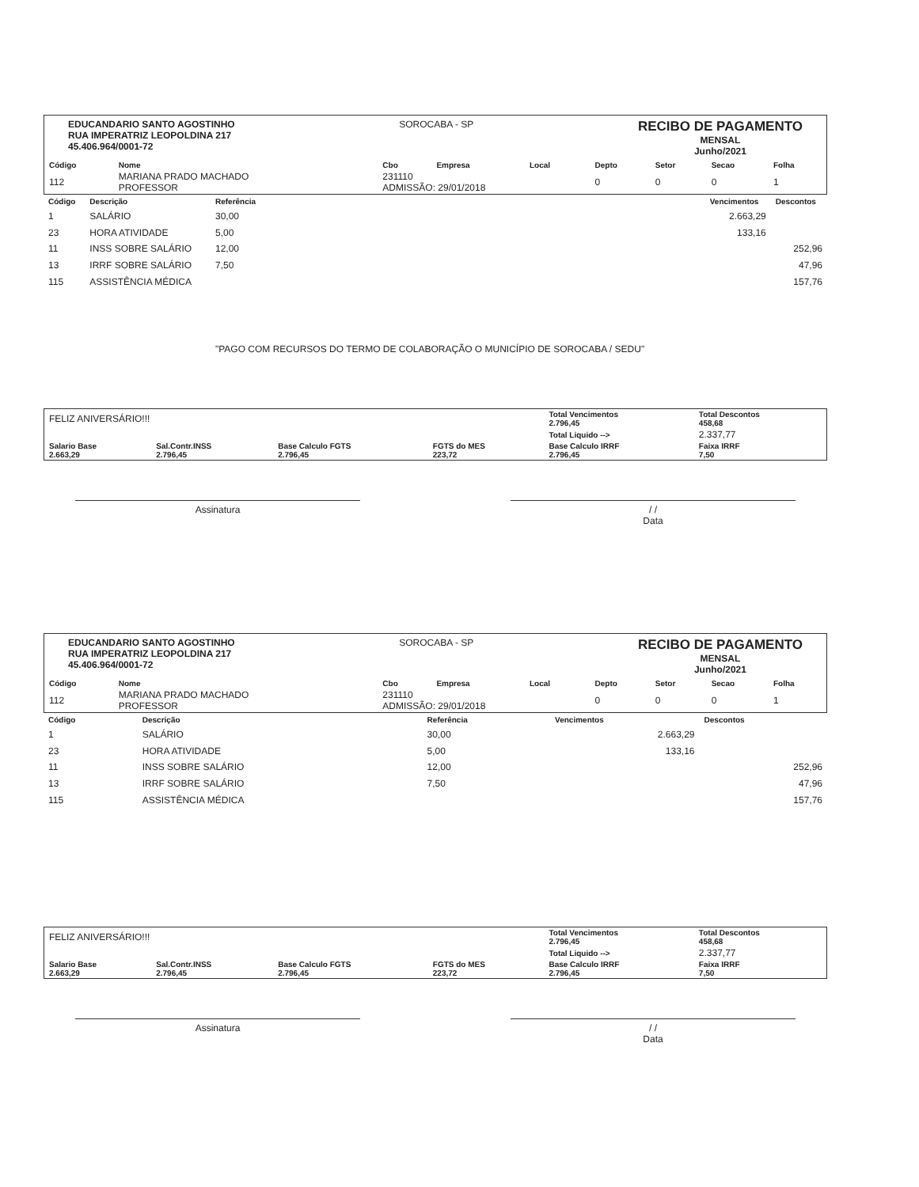EDUCANDARIO SANTO AGOSTINHO
RUA IMPERATRIZ LEOPOLDINA 217
45.406.964/0001-72
SOROCABA - SP
RECIBO DE PAGAMENTO
MENSAL
Junho/2021
| Código | Nome | Cbo | Empresa | Local | Depto | Setor | Secao | Folha |
| --- | --- | --- | --- | --- | --- | --- | --- | --- |
| 112 | MARIANA PRADO MACHADO PROFESSOR | 231110 ADMISSÃO: 29/01/2018 | | | 0 | 0 | 0 | 1 |
| Código | Descrição | Referência | Vencimentos | Descontos |
| --- | --- | --- | --- | --- |
| 1 | SALÁRIO | 30,00 | 2.663,29 | |
| 23 | HORA ATIVIDADE | 5,00 | 133,16 | |
| 11 | INSS SOBRE SALÁRIO | 12,00 | | 252,96 |
| 13 | IRRF SOBRE SALÁRIO | 7,50 | | 47,96 |
| 115 | ASSISTÊNCIA MÉDICA | | | 157,76 |
| | | "PAGO COM RECURSOS DO TERMO DE COLABORAÇÃO O MUNICÍPIO DE SOROCABA / SEDU" | | |
| FELIZ ANIVERSÁRIO!!! | | | | Total Vencimentos 2.796,45 | Total Descontos 458,68 |
| | | | | Total Liquido --> | 2.337,77 |
| Salario Base 2.663,29 | Sal.Contr.INSS 2.796,45 | Base Calculo FGTS 2.796,45 | FGTS do MES 223,72 | Base Calculo IRRF 2.796,45 | Faixa IRRF 7,50 |
Assinatura / /
Data
EDUCANDARIO SANTO AGOSTINHO
RUA IMPERATRIZ LEOPOLDINA 217
45.406.964/0001-72
SOROCABA - SP
RECIBO DE PAGAMENTO
MENSAL
Junho/2021
| Código | Nome | Cbo | Empresa | Local | Depto | Setor | Secao | Folha |
| --- | --- | --- | --- | --- | --- | --- | --- | --- |
| 112 | MARIANA PRADO MACHADO PROFESSOR | 231110 ADMISSÃO: 29/01/2018 | | | 0 | 0 | 0 | 1 |
| Código | Descrição | Referência | Vencimentos | Descontos |
| --- | --- | --- | --- | --- |
| 1 | SALÁRIO | 30,00 | 2.663,29 | |
| 23 | HORA ATIVIDADE | 5,00 | 133,16 | |
| 11 | INSS SOBRE SALÁRIO | 12,00 | | 252,96 |
| 13 | IRRF SOBRE SALÁRIO | 7,50 | | 47,96 |
| 115 | ASSISTÊNCIA MÉDICA | | | 157,76 |
| FELIZ ANIVERSÁRIO!!! | | | | Total Vencimentos 2.796,45 | Total Descontos 458,68 |
| | | | | Total Liquido --> | 2.337,77 |
| Salario Base 2.663,29 | Sal.Contr.INSS 2.796,45 | Base Calculo FGTS 2.796,45 | FGTS do MES 223,72 | Base Calculo IRRF 2.796,45 | Faixa IRRF 7,50 |
Assinatura / /
Data